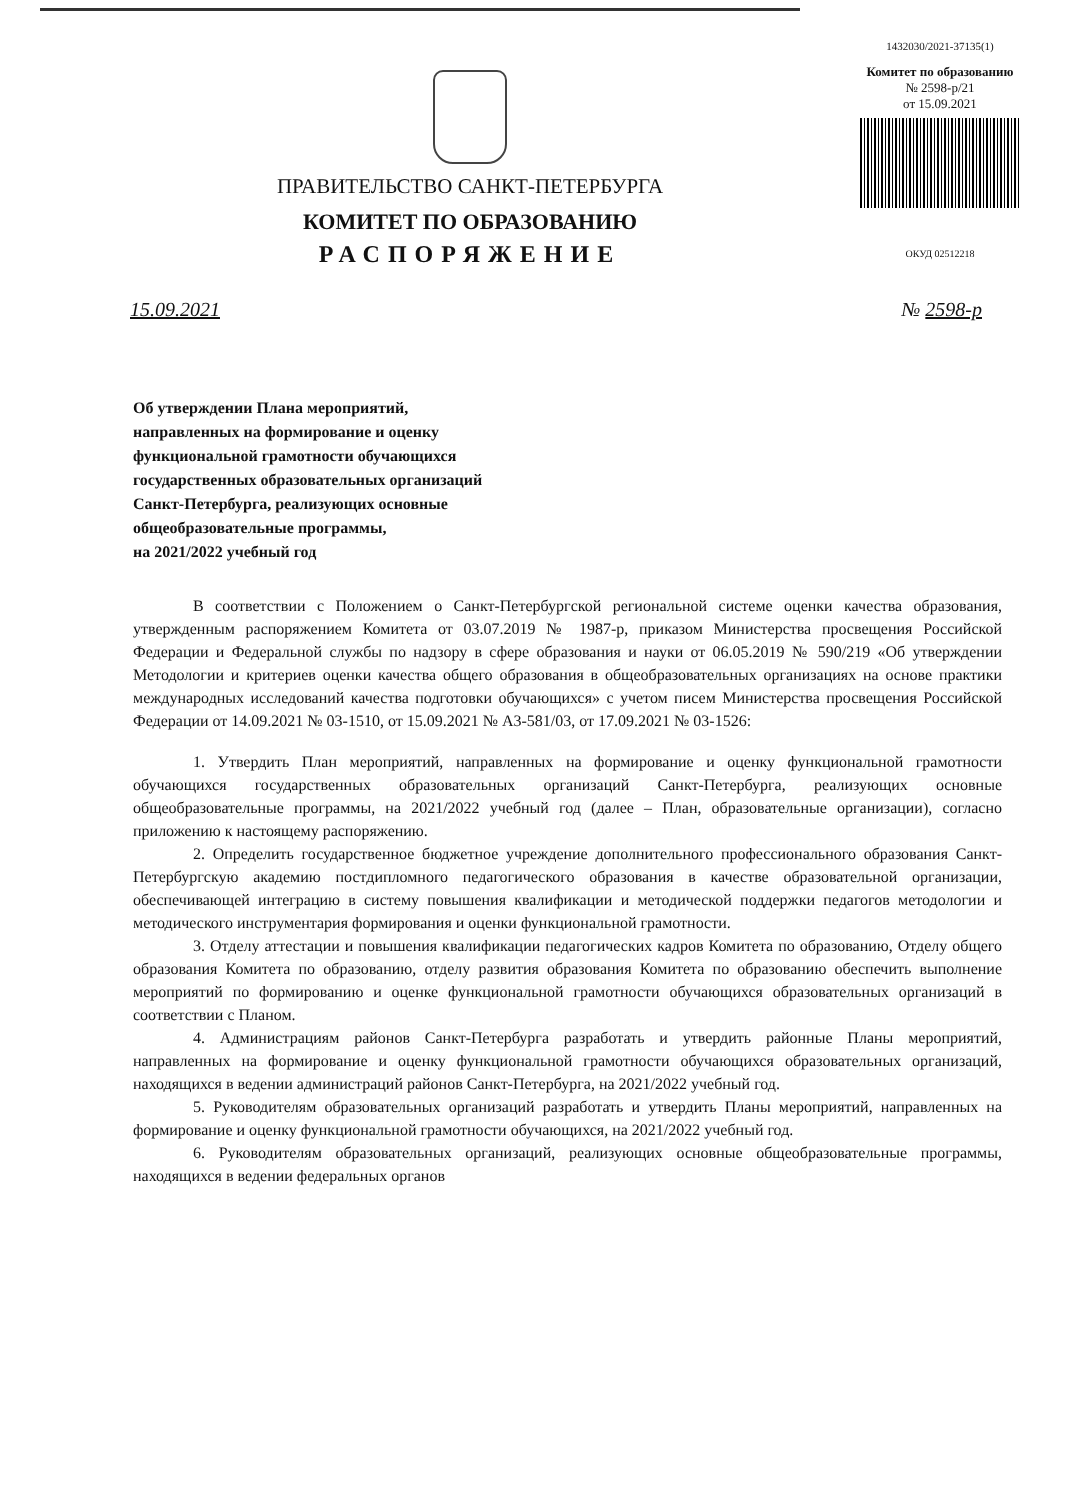ПРАВИТЕЛЬСТВО САНКТ-ПЕТЕРБУРГА
КОМИТЕТ ПО ОБРАЗОВАНИЮ
РАСПОРЯЖЕНИЕ
1432030/2021-37135(1)
Комитет по образованию
№ 2598-р/21
от 15.09.2021
ОКУД 02512218
15.09.2021 № 2598-р
Об утверждении Плана мероприятий,
направленных на формирование и оценку
функциональной грамотности обучающихся
государственных образовательных организаций
Санкт-Петербурга, реализующих основные
общеобразовательные программы,
на 2021/2022 учебный год
В соответствии с Положением о Санкт-Петербургской региональной системе оценки качества образования, утвержденным распоряжением Комитета от 03.07.2019 № 1987-р, приказом Министерства просвещения Российской Федерации и Федеральной службы по надзору в сфере образования и науки от 06.05.2019 № 590/219 «Об утверждении Методологии и критериев оценки качества общего образования в общеобразовательных организациях на основе практики международных исследований качества подготовки обучающихся» с учетом писем Министерства просвещения Российской Федерации от 14.09.2021 № 03-1510, от 15.09.2021 № А3-581/03, от 17.09.2021 № 03-1526:
1. Утвердить План мероприятий, направленных на формирование и оценку функциональной грамотности обучающихся государственных образовательных организаций Санкт-Петербурга, реализующих основные общеобразовательные программы, на 2021/2022 учебный год (далее – План, образовательные организации), согласно приложению к настоящему распоряжению.
2. Определить государственное бюджетное учреждение дополнительного профессионального образования Санкт-Петербургскую академию постдипломного педагогического образования в качестве образовательной организации, обеспечивающей интеграцию в систему повышения квалификации и методической поддержки педагогов методологии и методического инструментария формирования и оценки функциональной грамотности.
3. Отделу аттестации и повышения квалификации педагогических кадров Комитета по образованию, Отделу общего образования Комитета по образованию, отделу развития образования Комитета по образованию обеспечить выполнение мероприятий по формированию и оценке функциональной грамотности обучающихся образовательных организаций в соответствии с Планом.
4. Администрациям районов Санкт-Петербурга разработать и утвердить районные Планы мероприятий, направленных на формирование и оценку функциональной грамотности обучающихся образовательных организаций, находящихся в ведении администраций районов Санкт-Петербурга, на 2021/2022 учебный год.
5. Руководителям образовательных организаций разработать и утвердить Планы мероприятий, направленных на формирование и оценку функциональной грамотности обучающихся, на 2021/2022 учебный год.
6. Руководителям образовательных организаций, реализующих основные общеобразовательные программы, находящихся в ведении федеральных органов